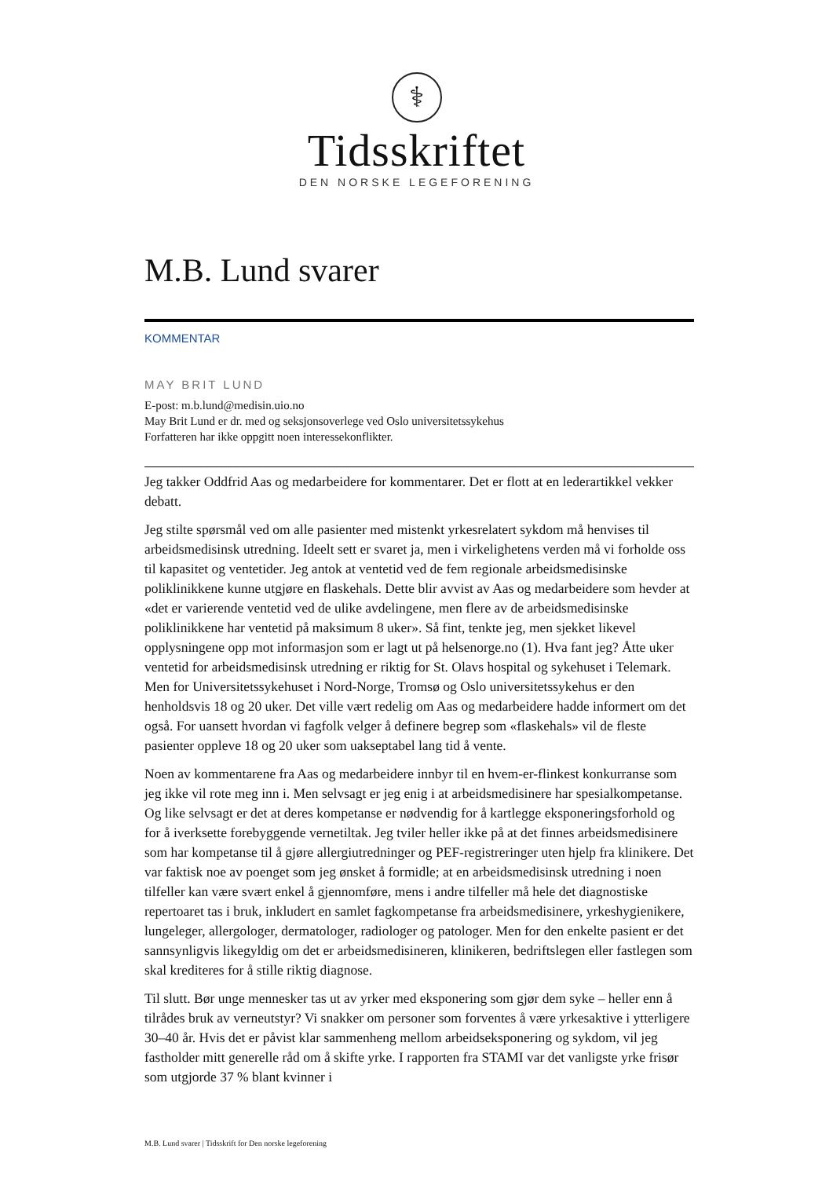⚕
Tidsskriftet
DEN NORSKE LEGEFORENING
M.B. Lund svarer
KOMMENTAR
MAY BRIT LUND
E-post: m.b.lund@medisin.uio.no
May Brit Lund er dr. med og seksjonsoverlege ved Oslo universitetssykehus
Forfatteren har ikke oppgitt noen interessekonflikter.
Jeg takker Oddfrid Aas og medarbeidere for kommentarer. Det er flott at en lederartikkel vekker debatt.
Jeg stilte spørsmål ved om alle pasienter med mistenkt yrkesrelatert sykdom må henvises til arbeidsmedisinsk utredning. Ideelt sett er svaret ja, men i virkelighetens verden må vi forholde oss til kapasitet og ventetider. Jeg antok at ventetid ved de fem regionale arbeidsmedisinske poliklinikkene kunne utgjøre en flaskehals. Dette blir avvist av Aas og medarbeidere som hevder at «det er varierende ventetid ved de ulike avdelingene, men flere av de arbeidsmedisinske poliklinikkene har ventetid på maksimum 8 uker». Så fint, tenkte jeg, men sjekket likevel opplysningene opp mot informasjon som er lagt ut på helsenorge.no (1). Hva fant jeg? Åtte uker ventetid for arbeidsmedisinsk utredning er riktig for St. Olavs hospital og sykehuset i Telemark. Men for Universitetssykehuset i Nord-Norge, Tromsø og Oslo universitetssykehus er den henholdsvis 18 og 20 uker. Det ville vært redelig om Aas og medarbeidere hadde informert om det også. For uansett hvordan vi fagfolk velger å definere begrep som «flaskehals» vil de fleste pasienter oppleve 18 og 20 uker som uakseptabel lang tid å vente.
Noen av kommentarene fra Aas og medarbeidere innbyr til en hvem-er-flinkest konkurranse som jeg ikke vil rote meg inn i. Men selvsagt er jeg enig i at arbeidsmedisinere har spesialkompetanse. Og like selvsagt er det at deres kompetanse er nødvendig for å kartlegge eksponeringsforhold og for å iverksette forebyggende vernetiltak. Jeg tviler heller ikke på at det finnes arbeidsmedisinere som har kompetanse til å gjøre allergiutredninger og PEF-registreringer uten hjelp fra klinikere. Det var faktisk noe av poenget som jeg ønsket å formidle; at en arbeidsmedisinsk utredning i noen tilfeller kan være svært enkel å gjennomføre, mens i andre tilfeller må hele det diagnostiske repertoaret tas i bruk, inkludert en samlet fagkompetanse fra arbeidsmedisinere, yrkeshygienikere, lungeleger, allergologer, dermatologer, radiologer og patologer. Men for den enkelte pasient er det sannsynligvis likegyldig om det er arbeidsmedisineren, klinikeren, bedriftslegen eller fastlegen som skal krediteres for å stille riktig diagnose.
Til slutt. Bør unge mennesker tas ut av yrker med eksponering som gjør dem syke – heller enn å tilrådes bruk av verneutstyr? Vi snakker om personer som forventes å være yrkesaktive i ytterligere 30–40 år. Hvis det er påvist klar sammenheng mellom arbeidseksponering og sykdom, vil jeg fastholder mitt generelle råd om å skifte yrke. I rapporten fra STAMI var det vanligste yrke frisør som utgjorde 37 % blant kvinner i
M.B. Lund svarer | Tidsskrift for Den norske legeforening